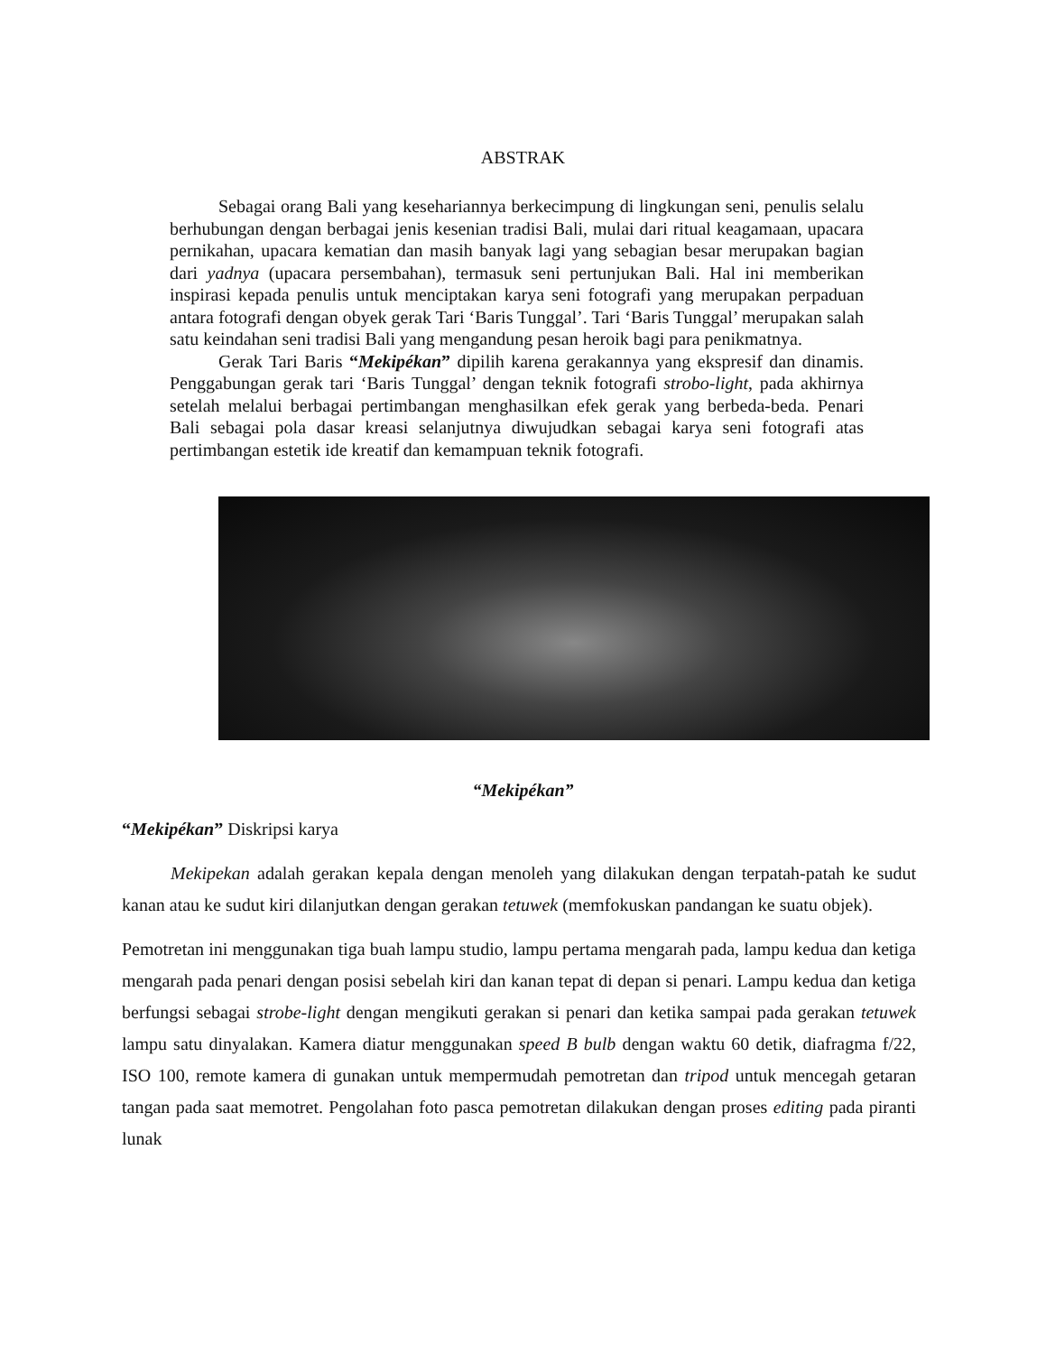ABSTRAK
Sebagai orang Bali yang kesehariannya berkecimpung di lingkungan seni, penulis selalu berhubungan dengan berbagai jenis kesenian tradisi Bali, mulai dari ritual keagamaan, upacara pernikahan, upacara kematian dan masih banyak lagi yang sebagian besar merupakan bagian dari yadnya (upacara persembahan), termasuk seni pertunjukan Bali. Hal ini memberikan inspirasi kepada penulis untuk menciptakan karya seni fotografi yang merupakan perpaduan antara fotografi dengan obyek gerak Tari ‘Baris Tunggal’. Tari ‘Baris Tunggal’ merupakan salah satu keindahan seni tradisi Bali yang mengandung pesan heroik bagi para penikmatnya.
Gerak Tari Baris “Mekipékan” dipilih karena gerakannya yang ekspresif dan dinamis. Penggabungan gerak tari ‘Baris Tunggal’ dengan teknik fotografi strobo-light, pada akhirnya setelah melalui berbagai pertimbangan menghasilkan efek gerak yang berbeda-beda. Penari Bali sebagai pola dasar kreasi selanjutnya diwujudkan sebagai karya seni fotografi atas pertimbangan estetik ide kreatif dan kemampuan teknik fotografi.
“Mekipékan”
“Mekipékan” Diskripsi karya
Mekipekan adalah gerakan kepala dengan menoleh yang dilakukan dengan terpatah-patah ke sudut kanan atau ke sudut kiri dilanjutkan dengan gerakan tetuwek (memfokuskan pandangan ke suatu objek).
Pemotretan ini menggunakan tiga buah lampu studio, lampu pertama mengarah pada, lampu kedua dan ketiga mengarah pada penari dengan posisi sebelah kiri dan kanan tepat di depan si penari. Lampu kedua dan ketiga berfungsi sebagai strobe-light dengan mengikuti gerakan si penari dan ketika sampai pada gerakan tetuwek lampu satu dinyalakan. Kamera diatur menggunakan speed B bulb dengan waktu 60 detik, diafragma f/22, ISO 100, remote kamera di gunakan untuk mempermudah pemotretan dan tripod untuk mencegah getaran tangan pada saat memotret. Pengolahan foto pasca pemotretan dilakukan dengan proses editing pada piranti lunak